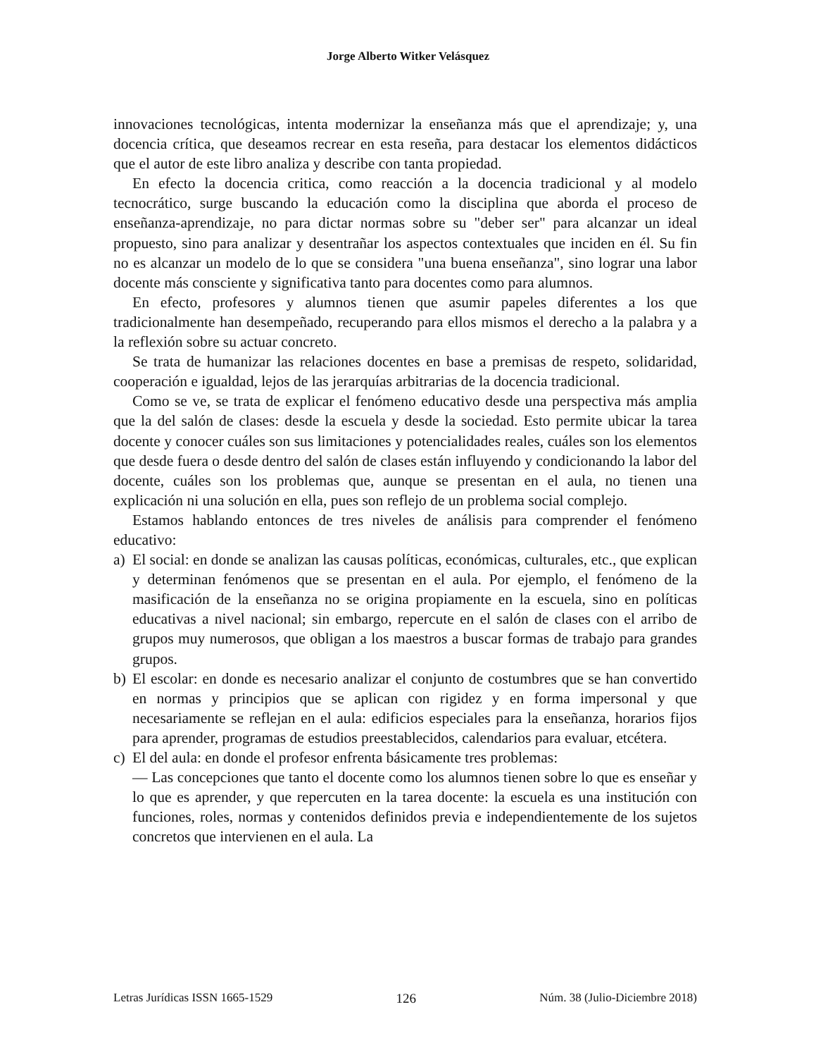Jorge Alberto Witker Velásquez
innovaciones tecnológicas, intenta modernizar la enseñanza más que el aprendizaje; y, una docencia crítica, que deseamos recrear en esta reseña, para destacar los elementos didácticos que el autor de este libro analiza y describe con tanta propiedad.
En efecto la docencia critica, como reacción a la docencia tradicional y al modelo tecnocrático, surge buscando la educación como la disciplina que aborda el proceso de enseñanza-aprendizaje, no para dictar normas sobre su "deber ser" para alcanzar un ideal propuesto, sino para analizar y desentrañar los aspectos contextuales que inciden en él. Su fin no es alcanzar un modelo de lo que se considera "una buena enseñanza", sino lograr una labor docente más consciente y significativa tanto para docentes como para alumnos.
En efecto, profesores y alumnos tienen que asumir papeles diferentes a los que tradicionalmente han desempeñado, recuperando para ellos mismos el derecho a la palabra y a la reflexión sobre su actuar concreto.
Se trata de humanizar las relaciones docentes en base a premisas de respeto, solidaridad, cooperación e igualdad, lejos de las jerarquías arbitrarias de la docencia tradicional.
Como se ve, se trata de explicar el fenómeno educativo desde una perspectiva más amplia que la del salón de clases: desde la escuela y desde la sociedad. Esto permite ubicar la tarea docente y conocer cuáles son sus limitaciones y potencialidades reales, cuáles son los elementos que desde fuera o desde dentro del salón de clases están influyendo y condicionando la labor del docente, cuáles son los problemas que, aunque se presentan en el aula, no tienen una explicación ni una solución en ella, pues son reflejo de un problema social complejo.
Estamos hablando entonces de tres niveles de análisis para comprender el fenómeno educativo:
a) El social: en donde se analizan las causas políticas, económicas, culturales, etc., que explican y determinan fenómenos que se presentan en el aula. Por ejemplo, el fenómeno de la masificación de la enseñanza no se origina propiamente en la escuela, sino en políticas educativas a nivel nacional; sin embargo, repercute en el salón de clases con el arribo de grupos muy numerosos, que obligan a los maestros a buscar formas de trabajo para grandes grupos.
b) El escolar: en donde es necesario analizar el conjunto de costumbres que se han convertido en normas y principios que se aplican con rigidez y en forma impersonal y que necesariamente se reflejan en el aula: edificios especiales para la enseñanza, horarios fijos para aprender, programas de estudios preestablecidos, calendarios para evaluar, etcétera.
c) El del aula: en donde el profesor enfrenta básicamente tres problemas:
— Las concepciones que tanto el docente como los alumnos tienen sobre lo que es enseñar y lo que es aprender, y que repercuten en la tarea docente: la escuela es una institución con funciones, roles, normas y contenidos definidos previa e independientemente de los sujetos concretos que intervienen en el aula. La
Letras Jurídicas ISSN 1665-1529 126 Núm. 38 (Julio-Diciembre 2018)